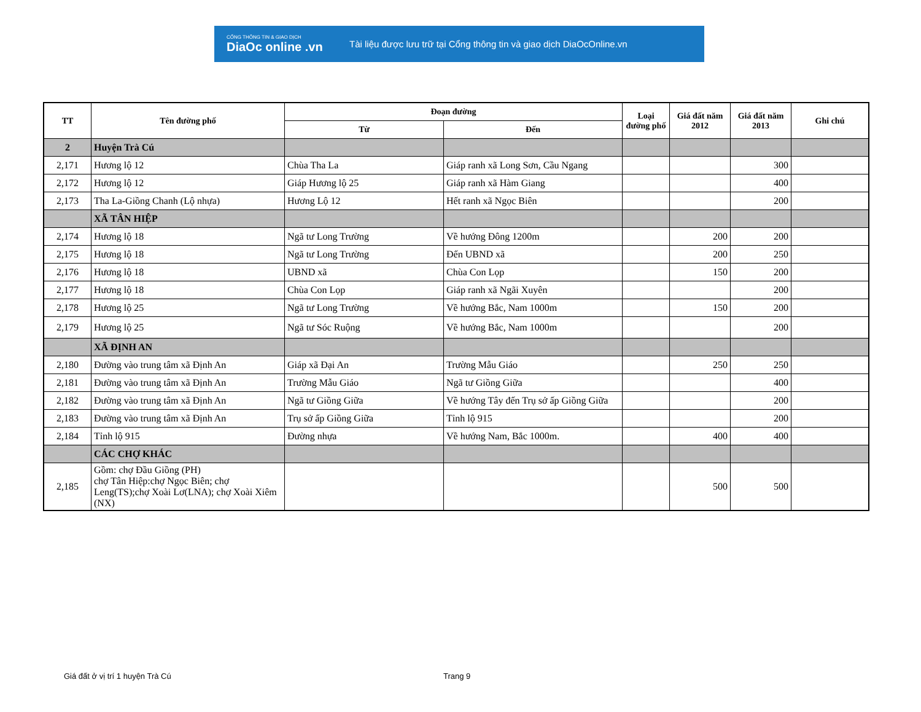CỔNG THÔNG TIN & GIAO DỊCH
DiaOc online .vn
Tài liệu được lưu trữ tại Cổng thông tin và giao dịch DiaOcOnline.vn
| TT | Tên đường phố | Đoạn đường | | Loại đường phố | Giá đất năm 2012 | Giá đất năm 2013 | Ghi chú |
| --- | --- | --- | --- | --- | --- | --- | --- |
| | | Từ | Đến | | | | |
| 2 | Huyện Trà Cú | | | | | | |
| 2,171 | Hương lộ 12 | Chùa Tha La | Giáp ranh xã Long Sơn, Cầu Ngang | | | 300 | |
| 2,172 | Hương lộ 12 | Giáp Hương lộ 25 | Giáp ranh xã Hàm Giang | | | 400 | |
| 2,173 | Tha La-Giồng Chanh (Lộ nhựa) | Hương Lộ 12 | Hết ranh xã Ngọc Biên | | | 200 | |
| | XÃ TÂN HIỆP | | | | | | |
| 2,174 | Hương lộ 18 | Ngã tư Long Trường | Về hướng Đông 1200m | | 200 | 200 | |
| 2,175 | Hương lộ 18 | Ngã tư Long Trường | Đến UBND xã | | 200 | 250 | |
| 2,176 | Hương lộ 18 | UBND xã | Chùa Con Lọp | | 150 | 200 | |
| 2,177 | Hương lộ 18 | Chùa Con Lọp | Giáp ranh xã Ngãi Xuyên | | | 200 | |
| 2,178 | Hương lộ 25 | Ngã tư Long Trường | Về hướng Bắc, Nam 1000m | | 150 | 200 | |
| 2,179 | Hương lộ 25 | Ngã tư Sóc Ruộng | Về hướng Bắc, Nam 1000m | | | 200 | |
| | XÃ ĐỊNH AN | | | | | | |
| 2,180 | Đường vào trung tâm xã Định An | Giáp xã Đại An | Trường Mẫu Giáo | | 250 | 250 | |
| 2,181 | Đường vào trung tâm xã Định An | Trường Mẫu Giáo | Ngã tư Giồng Giữa | | | 400 | |
| 2,182 | Đường vào trung tâm xã Định An | Ngã tư Giồng Giữa | Về hướng Tây đến Trụ sở ấp Giồng Giữa | | | 200 | |
| 2,183 | Đường vào trung tâm xã Định An | Trụ sở ấp Giồng Giữa | Tỉnh lộ 915 | | | 200 | |
| 2,184 | Tỉnh lộ 915 | Đường nhựa | Về hướng Nam, Bắc 1000m. | | 400 | 400 | |
| | CÁC CHỢ KHÁC | | | | | | |
| 2,185 | Gồm: chợ Đầu Giồng (PH) chợ Tân Hiệp:chợ Ngọc Biên; chợ Leng(TS);chợ Xoài Lơ(LNA); chợ Xoài Xiêm (NX) | | | | 500 | 500 | |
Giá đất ở vị trí 1 huyện Trà Cú
Trang 9